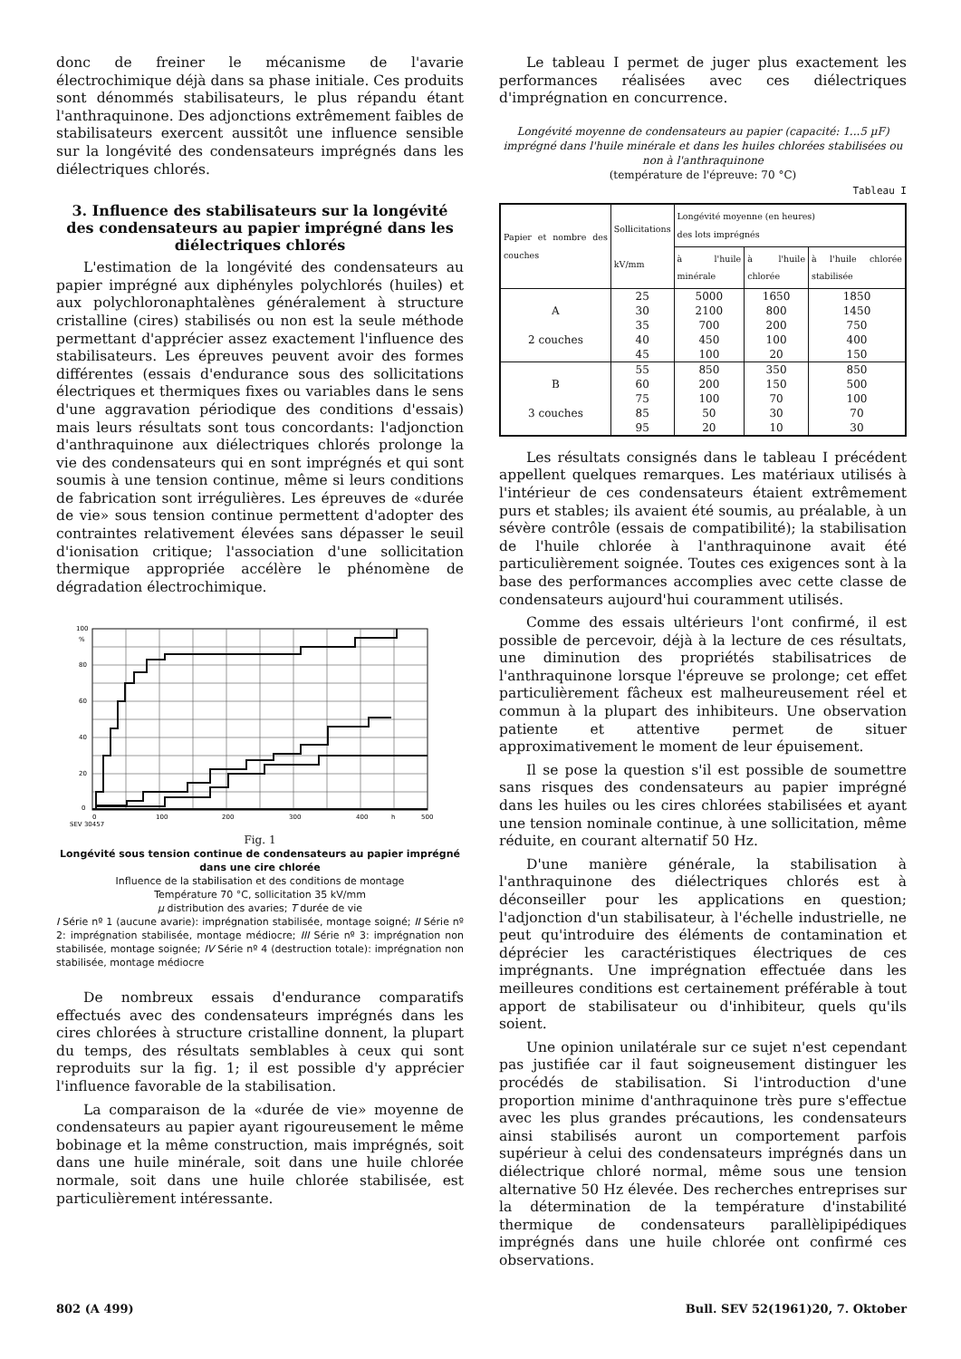donc de freiner le mécanisme de l'avarie électrochimique déjà dans sa phase initiale. Ces produits sont dénommés stabilisateurs, le plus répandu étant l'anthraquinone. Des adjonctions extrêmement faibles de stabilisateurs exercent aussitôt une influence sensible sur la longévité des condensateurs imprégnés dans les diélectriques chlorés.
3. Influence des stabilisateurs sur la longévité des condensateurs au papier imprégné dans les diélectriques chlorés
L'estimation de la longévité des condensateurs au papier imprégné aux diphényles polychlorés (huiles) et aux polychloronaphtalènes généralement à structure cristalline (cires) stabilisés ou non est la seule méthode permettant d'apprécier assez exactement l'influence des stabilisateurs. Les épreuves peuvent avoir des formes différentes (essais d'endurance sous des sollicitations électriques et thermiques fixes ou variables dans le sens d'une aggravation périodique des conditions d'essais) mais leurs résultats sont tous concordants: l'adjonction d'anthraquinone aux diélectriques chlorés prolonge la vie des condensateurs qui en sont imprégnés et qui sont soumis à une tension continue, même si leurs conditions de fabrication sont irrégulières. Les épreuves de «durée de vie» sous tension continue permettent d'adopter des contraintes relativement élevées sans dépasser le seuil d'ionisation critique; l'association d'une sollicitation thermique appropriée accélère le phénomène de dégradation électrochimique.
100
%
80
60
40
20
0
0
100
200
300
400
h
500
SEV 30457
Fig. 1
Longévité sous tension continue de condensateurs au papier imprégné dans une cire chlorée
Influence de la stabilisation et des conditions de montage
Température 70 °C, sollicitation 35 kV/mm
µ distribution des avaries; T durée de vie
I Série nº 1 (aucune avarie): imprégnation stabilisée, montage soigné; II Série nº 2: imprégnation stabilisée, montage médiocre; III Série nº 3: imprégnation non stabilisée, montage soignée; IV Série nº 4 (destruction totale): imprégnation non stabilisée, montage médiocre
De nombreux essais d'endurance comparatifs effectués avec des condensateurs imprégnés dans les cires chlorées à structure cristalline donnent, la plupart du temps, des résultats semblables à ceux qui sont reproduits sur la fig. 1; il est possible d'y apprécier l'influence favorable de la stabilisation.
La comparaison de la «durée de vie» moyenne de condensateurs au papier ayant rigoureusement le même bobinage et la même construction, mais imprégnés, soit dans une huile minérale, soit dans une huile chlorée normale, soit dans une huile chlorée stabilisée, est particulièrement intéressante.
Le tableau I permet de juger plus exactement les performances réalisées avec ces diélectriques d'imprégnation en concurrence.
Longévité moyenne de condensateurs au papier (capacité: 1...5 µF) imprégné dans l'huile minérale et dans les huiles chlorées stabilisées ou non à l'anthraquinone
(température de l'épreuve: 70 °C)
Tableau I
| Papier et nombre des couches | Sollicitations kV/mm | Longévité moyenne (en heures) des lots imprégnés | | |
| --- | --- | --- | --- | --- |
| | | à l'huile minérale | à l'huile chlorée | à l'huile chlorée stabilisée |
| | 25 | 5000 | 1650 | 1850 |
| A | 30 | 2100 | 800 | 1450 |
| | 35 | 700 | 200 | 750 |
| 2 couches | 40 | 450 | 100 | 400 |
| | 45 | 100 | 20 | 150 |
| | 55 | 850 | 350 | 850 |
| B | 60 | 200 | 150 | 500 |
| | 75 | 100 | 70 | 100 |
| 3 couches | 85 | 50 | 30 | 70 |
| | 95 | 20 | 10 | 30 |
Les résultats consignés dans le tableau I précédent appellent quelques remarques. Les matériaux utilisés à l'intérieur de ces condensateurs étaient extrêmement purs et stables; ils avaient été soumis, au préalable, à un sévère contrôle (essais de compatibilité); la stabilisation de l'huile chlorée à l'anthraquinone avait été particulièrement soignée. Toutes ces exigences sont à la base des performances accomplies avec cette classe de condensateurs aujourd'hui couramment utilisés.
Comme des essais ultérieurs l'ont confirmé, il est possible de percevoir, déjà à la lecture de ces résultats, une diminution des propriétés stabilisatrices de l'anthraquinone lorsque l'épreuve se prolonge; cet effet particulièrement fâcheux est malheureusement réel et commun à la plupart des inhibiteurs. Une observation patiente et attentive permet de situer approximativement le moment de leur épuisement.
Il se pose la question s'il est possible de soumettre sans risques des condensateurs au papier imprégné dans les huiles ou les cires chlorées stabilisées et ayant une tension nominale continue, à une sollicitation, même réduite, en courant alternatif 50 Hz.
D'une manière générale, la stabilisation à l'anthraquinone des diélectriques chlorés est à déconseiller pour les applications en question; l'adjonction d'un stabilisateur, à l'échelle industrielle, ne peut qu'introduire des éléments de contamination et déprécier les caractéristiques électriques de ces imprégnants. Une imprégnation effectuée dans les meilleures conditions est certainement préférable à tout apport de stabilisateur ou d'inhibiteur, quels qu'ils soient.
Une opinion unilatérale sur ce sujet n'est cependant pas justifiée car il faut soigneusement distinguer les procédés de stabilisation. Si l'introduction d'une proportion minime d'anthraquinone très pure s'effectue avec les plus grandes précautions, les condensateurs ainsi stabilisés auront un comportement parfois supérieur à celui des condensateurs imprégnés dans un diélectrique chloré normal, même sous une tension alternative 50 Hz élevée. Des recherches entreprises sur la détermination de la température d'instabilité thermique de condensateurs parallèlipipédiques imprégnés dans une huile chlorée ont confirmé ces observations.
802 (A 499) Bull. SEV 52(1961)20, 7. Oktober